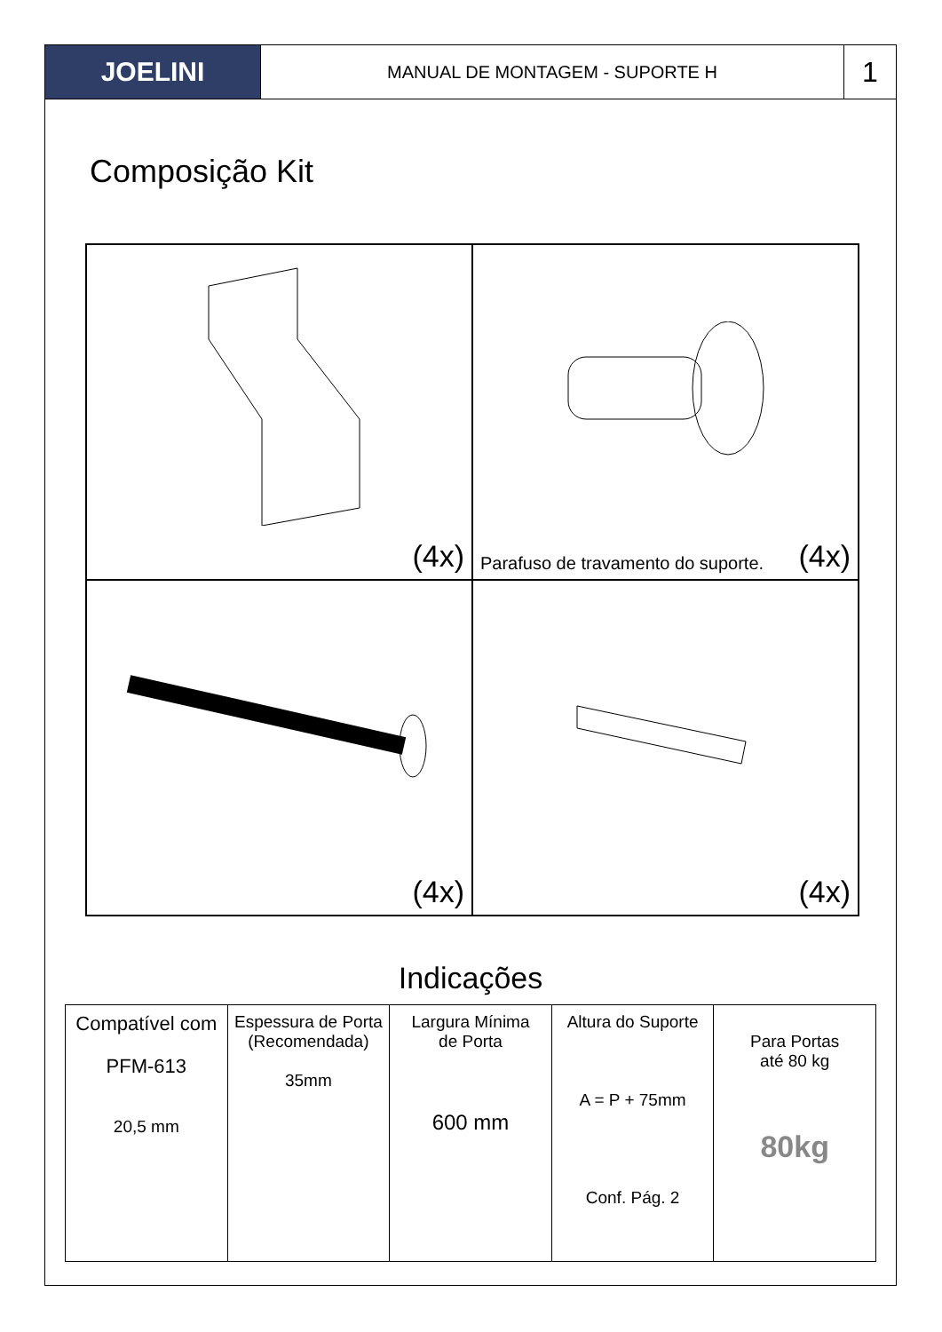JOELINI
MANUAL DE MONTAGEM - SUPORTE H
1
Composição Kit
(4x)
Parafuso de travamento do suporte. (4x)
(4x)
(4x)
Indicações
Compatível com
PFM-613
20,5 mm
Espessura de Porta
(Recomendada)
35mm
Largura Mínima
de Porta
600 mm
Altura do Suporte
A = P + 75mm
Conf. Pág. 2
Para Portas
até 80 kg
80kg